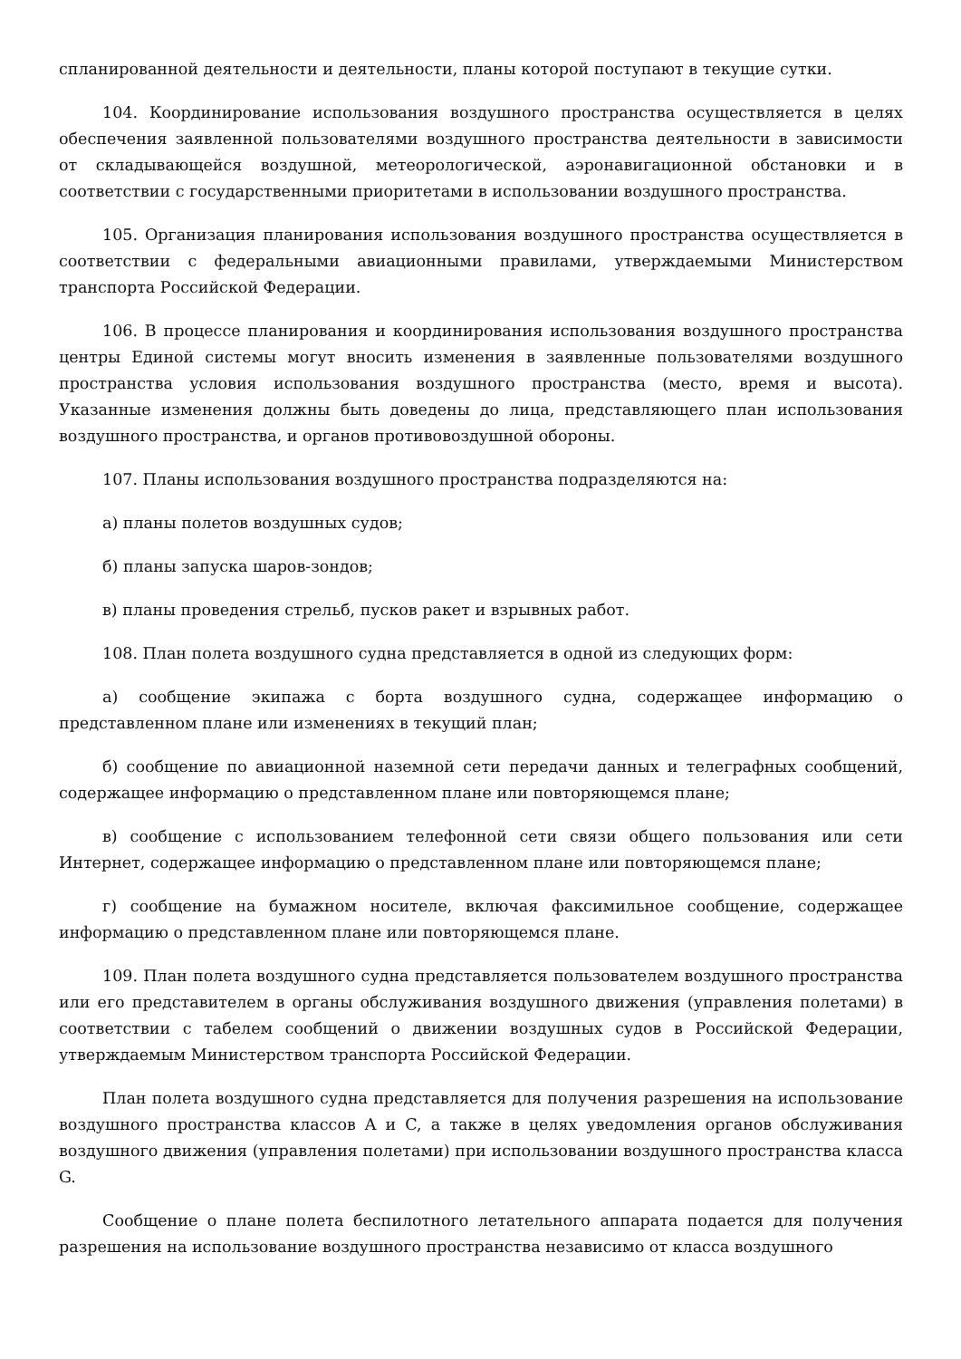спланированной деятельности и деятельности, планы которой поступают в текущие сутки.
104. Координирование использования воздушного пространства осуществляется в целях обеспечения заявленной пользователями воздушного пространства деятельности в зависимости от складывающейся воздушной, метеорологической, аэронавигационной обстановки и в соответствии с государственными приоритетами в использовании воздушного пространства.
105. Организация планирования использования воздушного пространства осуществляется в соответствии с федеральными авиационными правилами, утверждаемыми Министерством транспорта Российской Федерации.
106. В процессе планирования и координирования использования воздушного пространства центры Единой системы могут вносить изменения в заявленные пользователями воздушного пространства условия использования воздушного пространства (место, время и высота). Указанные изменения должны быть доведены до лица, представляющего план использования воздушного пространства, и органов противовоздушной обороны.
107. Планы использования воздушного пространства подразделяются на:
а) планы полетов воздушных судов;
б) планы запуска шаров-зондов;
в) планы проведения стрельб, пусков ракет и взрывных работ.
108. План полета воздушного судна представляется в одной из следующих форм:
а) сообщение экипажа с борта воздушного судна, содержащее информацию о представленном плане или изменениях в текущий план;
б) сообщение по авиационной наземной сети передачи данных и телеграфных сообщений, содержащее информацию о представленном плане или повторяющемся плане;
в) сообщение с использованием телефонной сети связи общего пользования или сети Интернет, содержащее информацию о представленном плане или повторяющемся плане;
г) сообщение на бумажном носителе, включая факсимильное сообщение, содержащее информацию о представленном плане или повторяющемся плане.
109. План полета воздушного судна представляется пользователем воздушного пространства или его представителем в органы обслуживания воздушного движения (управления полетами) в соответствии с табелем сообщений о движении воздушных судов в Российской Федерации, утверждаемым Министерством транспорта Российской Федерации.
План полета воздушного судна представляется для получения разрешения на использование воздушного пространства классов A и C, а также в целях уведомления органов обслуживания воздушного движения (управления полетами) при использовании воздушного пространства класса G.
Сообщение о плане полета беспилотного летательного аппарата подается для получения разрешения на использование воздушного пространства независимо от класса воздушного